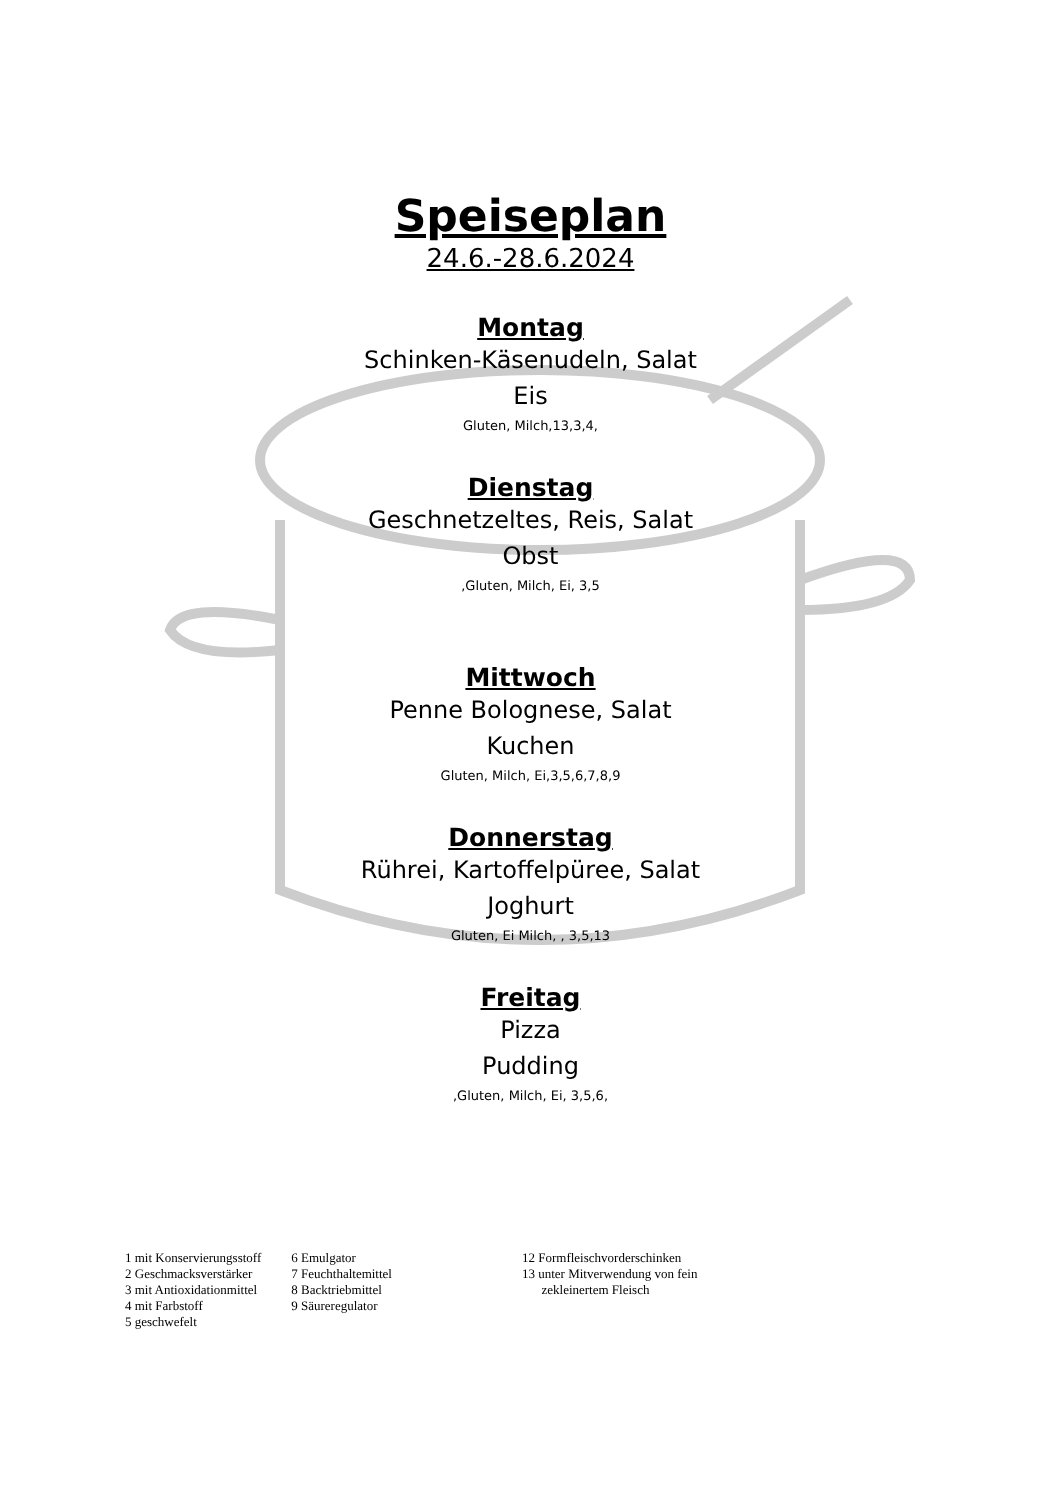Speiseplan
24.6.-28.6.2024
Montag
Schinken-Käsenudeln, Salat
Eis
Gluten, Milch,13,3,4,
Dienstag
Geschnetzeltes, Reis, Salat
Obst
,Gluten, Milch, Ei, 3,5
Mittwoch
Penne Bolognese, Salat
Kuchen
Gluten, Milch, Ei,3,5,6,7,8,9
Donnerstag
Rührei, Kartoffelpüree, Salat
Joghurt
Gluten, Ei Milch, , 3,5,13
Freitag
Pizza
Pudding
,Gluten, Milch, Ei, 3,5,6,
1 mit Konservierungsstoff
2 Geschmacksverstärker
3 mit Antioxidationmittel
4 mit Farbstoff
5 geschwefelt
6 Emulgator
7 Feuchthaltemittel
8 Backtriebmittel
9 Säureregulator
12 Formfleischvorderschinken
13 unter Mitverwendung von fein
zekleinertem Fleisch